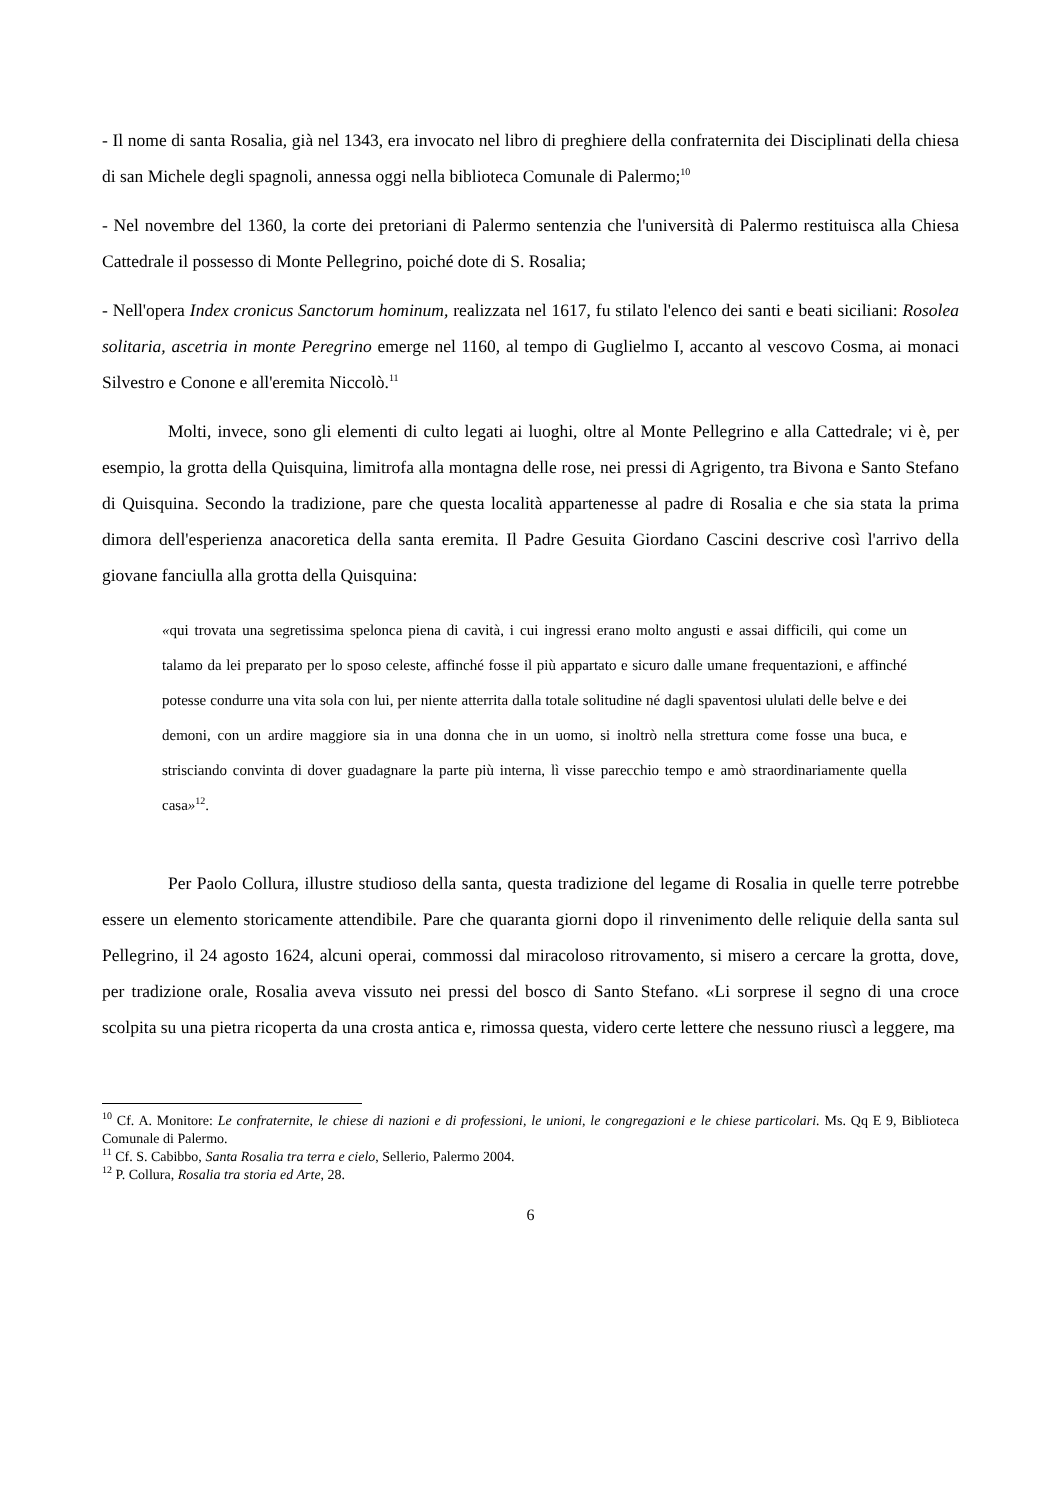- Il nome di santa Rosalia, già nel 1343, era invocato nel libro di preghiere della confraternita dei Disciplinati della chiesa di san Michele degli spagnoli, annessa oggi nella biblioteca Comunale di Palermo;<sup>10</sup>
- Nel novembre del 1360, la corte dei pretoriani di Palermo sentenzia che l'università di Palermo restituisca alla Chiesa Cattedrale il possesso di Monte Pellegrino, poiché dote di S. Rosalia;
- Nell'opera Index cronicus Sanctorum hominum, realizzata nel 1617, fu stilato l'elenco dei santi e beati siciliani: Rosolea solitaria, ascetria in monte Peregrino emerge nel 1160, al tempo di Guglielmo I, accanto al vescovo Cosma, ai monaci Silvestro e Conone e all'eremita Niccolò.<sup>11</sup>
Molti, invece, sono gli elementi di culto legati ai luoghi, oltre al Monte Pellegrino e alla Cattedrale; vi è, per esempio, la grotta della Quisquina, limitrofa alla montagna delle rose, nei pressi di Agrigento, tra Bivona e Santo Stefano di Quisquina. Secondo la tradizione, pare che questa località appartenesse al padre di Rosalia e che sia stata la prima dimora dell'esperienza anacoretica della santa eremita. Il Padre Gesuita Giordano Cascini descrive così l'arrivo della giovane fanciulla alla grotta della Quisquina:
«qui trovata una segretissima spelonca piena di cavità, i cui ingressi erano molto angusti e assai difficili, qui come un talamo da lei preparato per lo sposo celeste, affinché fosse il più appartato e sicuro dalle umane frequentazioni, e affinché potesse condurre una vita sola con lui, per niente atterrita dalla totale solitudine né dagli spaventosi ululati delle belve e dei demoni, con un ardire maggiore sia in una donna che in un uomo, si inoltrò nella strettura come fosse una buca, e strisciando convinta di dover guadagnare la parte più interna, lì visse parecchio tempo e amò straordinariamente quella casa»<sup>12</sup>.
Per Paolo Collura, illustre studioso della santa, questa tradizione del legame di Rosalia in quelle terre potrebbe essere un elemento storicamente attendibile. Pare che quaranta giorni dopo il rinvenimento delle reliquie della santa sul Pellegrino, il 24 agosto 1624, alcuni operai, commossi dal miracoloso ritrovamento, si misero a cercare la grotta, dove, per tradizione orale, Rosalia aveva vissuto nei pressi del bosco di Santo Stefano. «Li sorprese il segno di una croce scolpita su una pietra ricoperta da una crosta antica e, rimossa questa, videro certe lettere che nessuno riuscì a leggere, ma
<sup>10</sup> Cf. A. Monitore: Le confraternite, le chiese di nazioni e di professioni, le unioni, le congregazioni e le chiese particolari. Ms. Qq E 9, Biblioteca Comunale di Palermo.
<sup>11</sup> Cf. S. Cabibbo, Santa Rosalia tra terra e cielo, Sellerio, Palermo 2004.
<sup>12</sup> P. Collura, Rosalia tra storia ed Arte, 28.
6